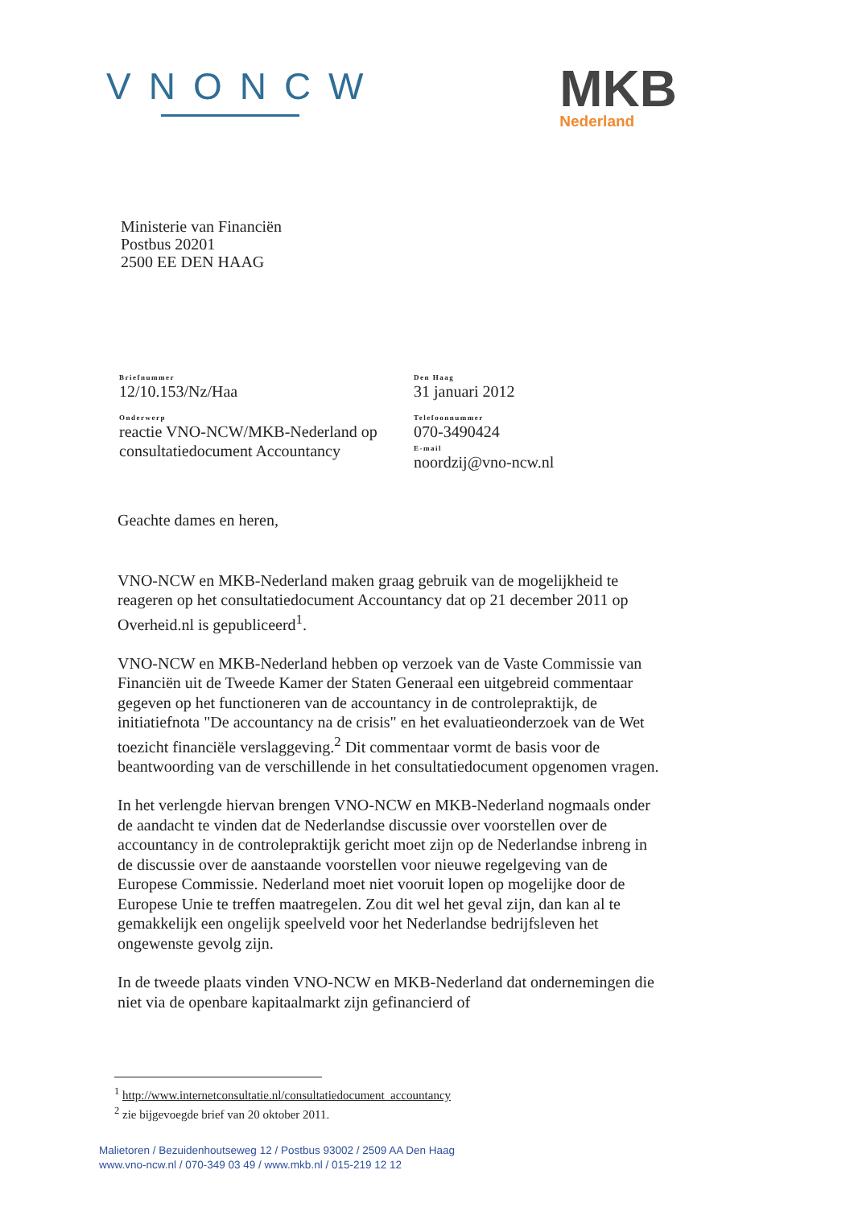VNONCW
MKB
Nederland
Ministerie van Financiën
Postbus 20201
2500 EE DEN HAAG
Briefnummer
12/10.153/Nz/Haa
Onderwerp
reactie VNO-NCW/MKB-Nederland op consultatiedocument Accountancy
Den Haag
31 januari 2012
Telefoonnummer
070-3490424
E-mail
noordzij@vno-ncw.nl
Geachte dames en heren,
VNO-NCW en MKB-Nederland maken graag gebruik van de mogelijkheid te reageren op het consultatiedocument Accountancy dat op 21 december 2011 op Overheid.nl is gepubliceerd<sup>1</sup>.
VNO-NCW en MKB-Nederland hebben op verzoek van de Vaste Commissie van Financiën uit de Tweede Kamer der Staten Generaal een uitgebreid commentaar gegeven op het functioneren van de accountancy in de controlepraktijk, de initiatiefnota "De accountancy na de crisis" en het evaluatieonderzoek van de Wet toezicht financiële verslaggeving.<sup>2</sup> Dit commentaar vormt de basis voor de beantwoording van de verschillende in het consultatiedocument opgenomen vragen.
In het verlengde hiervan brengen VNO-NCW en MKB-Nederland nogmaals onder de aandacht te vinden dat de Nederlandse discussie over voorstellen over de accountancy in de controlepraktijk gericht moet zijn op de Nederlandse inbreng in de discussie over de aanstaande voorstellen voor nieuwe regelgeving van de Europese Commissie. Nederland moet niet vooruit lopen op mogelijke door de Europese Unie te treffen maatregelen. Zou dit wel het geval zijn, dan kan al te gemakkelijk een ongelijk speelveld voor het Nederlandse bedrijfsleven het ongewenste gevolg zijn.
In de tweede plaats vinden VNO-NCW en MKB-Nederland dat ondernemingen die niet via de openbare kapitaalmarkt zijn gefinancierd of
<sup>1</sup> http://www.internetconsultatie.nl/consultatiedocument_accountancy
<sup>2</sup> zie bijgevoegde brief van 20 oktober 2011.
Malietoren / Bezuidenhoutseweg 12 / Postbus 93002 / 2509 AA Den Haag
www.vno-ncw.nl / 070-349 03 49 / www.mkb.nl / 015-219 12 12